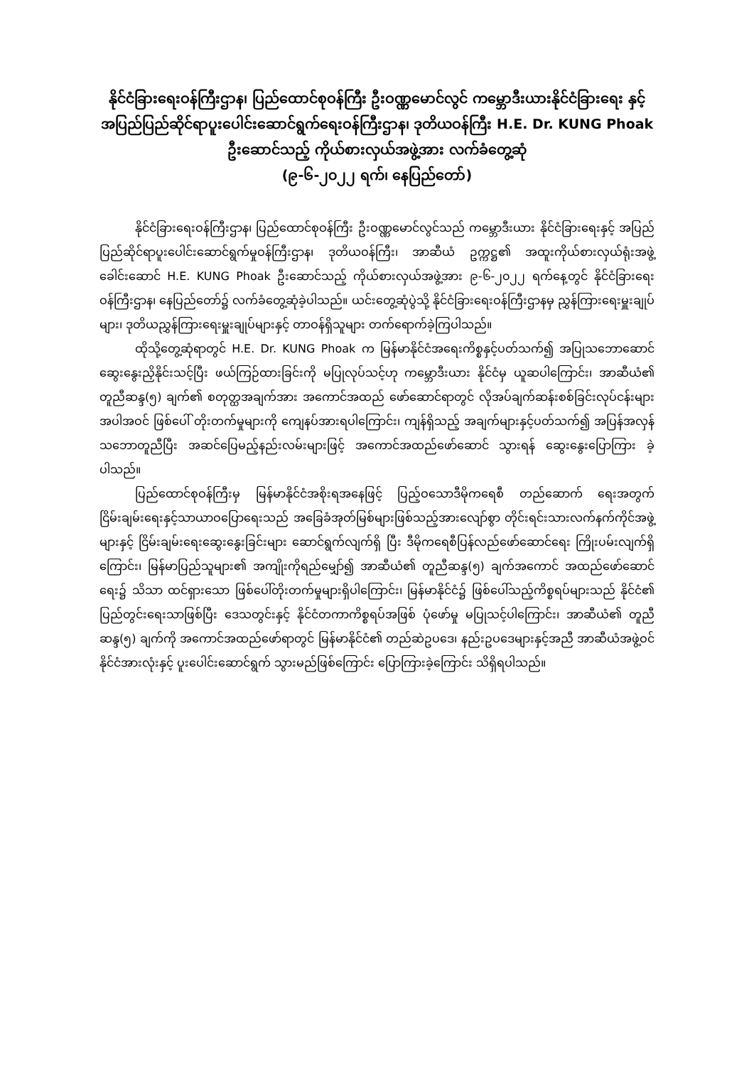နိုင်ငံခြားရေးဝန်ကြီးဌာန၊ ပြည်ထောင်စုဝန်ကြီး ဦးဝဏ္ဏမောင်လွင် ကမ္ဘောဒီးယားနိုင်ငံခြားရေး နှင့် အပြည်ပြည်ဆိုင်ရာပူးပေါင်းဆောင်ရွက်ရေးဝန်ကြီးဌာန၊ ဒုတိယဝန်ကြီး H.E. Dr. KUNG Phoak ဦးဆောင်သည့် ကိုယ်စားလှယ်အဖွဲ့အား လက်ခံတွေ့ဆုံ
(၉-၆-၂၀၂၂ ရက်၊ နေပြည်တော်)
နိုင်ငံခြားရေးဝန်ကြီးဌာန၊ ပြည်ထောင်စုဝန်ကြီး ဦးဝဏ္ဏမောင်လွင်သည် ကမ္ဘောဒီးယား နိုင်ငံခြားရေးနှင့် အပြည်ပြည်ဆိုင်ရာပူးပေါင်းဆောင်ရွက်မှုဝန်ကြီးဌာန၊ ဒုတိယဝန်ကြီး၊ အာဆီယံ ဥက္ကဋ္ဌ၏ အထူးကိုယ်စားလှယ်ရုံးအဖွဲ့ခေါင်းဆောင် H.E. KUNG Phoak ဦးဆောင်သည့် ကိုယ်စားလှယ်အဖွဲ့အား ၉-၆-၂၀၂၂ ရက်နေ့တွင် နိုင်ငံခြားရေးဝန်ကြီးဌာန၊ နေပြည်တော်၌ လက်ခံတွေ့ဆုံခဲ့ပါသည်။ ယင်းတွေ့ဆုံပွဲသို့ နိုင်ငံခြားရေးဝန်ကြီးဌာနမှ ညွှန်ကြားရေးမှူးချုပ်များ၊ ဒုတိယညွှန်ကြားရေးမှူးချုပ်များနှင့် တာဝန်ရှိသူများ တက်ရောက်ခဲ့ကြပါသည်။
ထိုသို့တွေ့ဆုံရာတွင် H.E. Dr. KUNG Phoak က မြန်မာနိုင်ငံအရေးကိစ္စနှင့်ပတ်သက်၍ အပြုသဘောဆောင်ဆွေးနွေးညှိနိုင်းသင့်ပြီး ဖယ်ကြဉ်ထားခြင်းကို မပြုလုပ်သင့်ဟု ကမ္ဘောဒီးယား နိုင်ငံမှ ယူဆပါကြောင်း၊ အာဆီယံ၏ တူညီဆန္ဒ(၅) ချက်၏ စတုတ္ထအချက်အား အကောင်အထည် ဖော်ဆောင်ရာတွင် လိုအပ်ချက်ဆန်းစစ်ခြင်းလုပ်ငန်းများအပါအဝင် ဖြစ်ပေါ် တိုးတက်မှုများကို ကျေနပ်အားရပါကြောင်း၊ ကျန်ရှိသည့် အချက်များနှင့်ပတ်သက်၍ အပြန်အလှန်သဘောတူညီပြီး အဆင်ပြေမည့်နည်းလမ်းများဖြင့် အကောင်အထည်ဖော်ဆောင် သွားရန် ဆွေးနွေးပြောကြား ခဲ့ပါသည်။
ပြည်ထောင်စုဝန်ကြီးမှ မြန်မာနိုင်ငံအစိုးရအနေဖြင့် ပြည့်ဝသောဒီမိုကရေစီ တည်ဆောက် ရေးအတွက် ငြိမ်းချမ်းရေးနှင့်သာယာဝပြောရေးသည် အခြေခံအုတ်မြစ်များဖြစ်သည့်အားလျော်စွာ တိုင်းရင်းသားလက်နက်ကိုင်အဖွဲ့များနှင့် ငြိမ်းချမ်းရေးဆွေးနွေးခြင်းများ ဆောင်ရွက်လျက်ရှိ ပြီး ဒီမိုကရေစီပြန်လည်ဖော်ဆောင်ရေး ကြိုးပမ်းလျက်ရှိကြောင်း၊ မြန်မာပြည်သူများ၏ အကျိုးကိုရည်မျှော်၍ အာဆီယံ၏ တူညီဆန္ဒ(၅) ချက်အကောင် အထည်ဖော်ဆောင်ရေး၌ သိသာ ထင်ရှားသော ဖြစ်ပေါ်တိုးတက်မှုများရှိပါကြောင်း၊ မြန်မာနိုင်ငံ၌ ဖြစ်ပေါ်သည့်ကိစ္စရပ်များသည် နိုင်ငံ၏ ပြည်တွင်းရေးသာဖြစ်ပြီး ဒေသတွင်းနှင့် နိုင်ငံတကာကိစ္စရပ်အဖြစ် ပုံဖော်မှု မပြုသင့်ပါကြောင်း၊ အာဆီယံ၏ တူညီဆန္ဒ(၅) ချက်ကို အကောင်အထည်ဖော်ရာတွင် မြန်မာနိုင်ငံ၏ တည်ဆဲဥပဒေ၊ နည်းဥပဒေများနှင့်အညီ အာဆီယံအဖွဲ့ဝင်နိုင်ငံအားလုံးနှင့် ပူးပေါင်းဆောင်ရွက် သွားမည်ဖြစ်ကြောင်း ပြောကြားခဲ့ကြောင်း သိရှိရပါသည်။